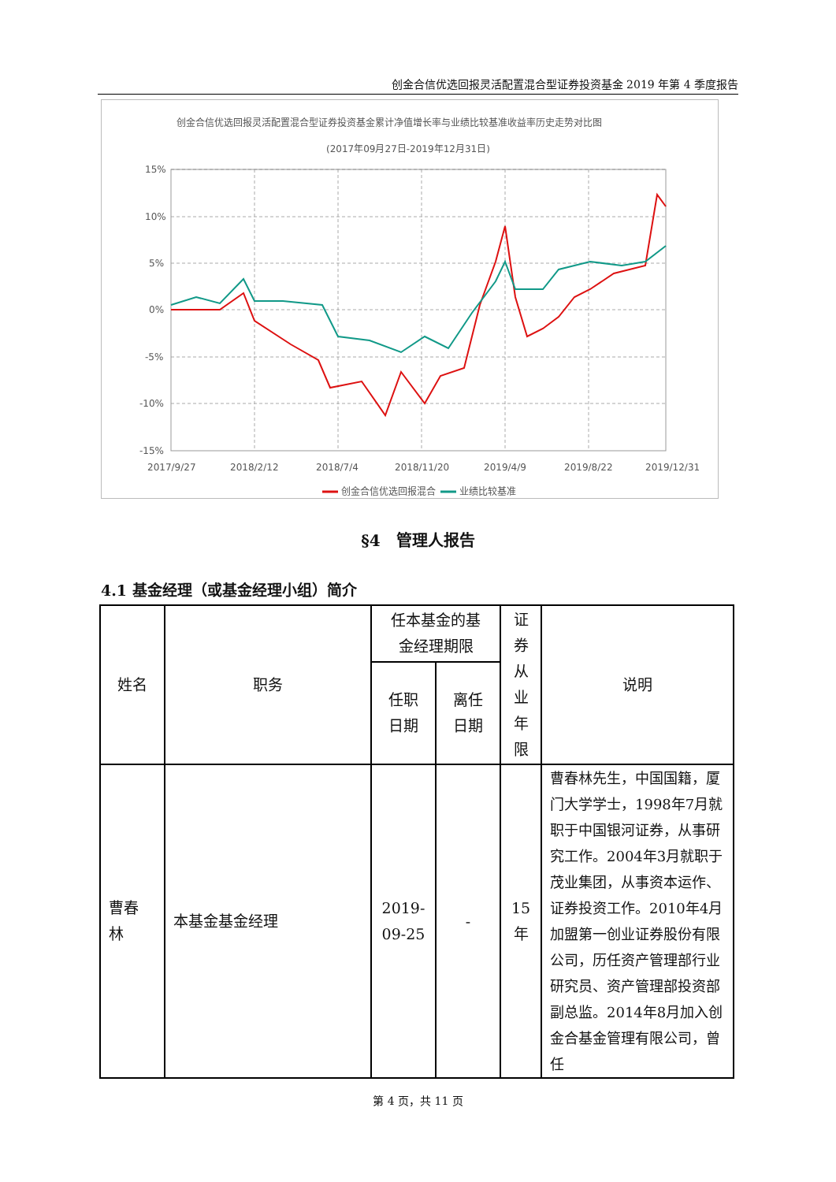创金合信优选回报灵活配置混合型证券投资基金 2019 年第 4 季度报告
创金合信优选回报灵活配置混合型证券投资基金累计净值增长率与业绩比较基准收益率历史走势对比图
(2017年09月27日-2019年12月31日)
15%
10%
5%
0%
-5%
-10%
-15%
2017/9/27
2018/2/12
2018/7/4
2018/11/20
2019/4/9
2019/8/22
2019/12/31
创金合信优选回报混合
业绩比较基准
§4　管理人报告
4.1 基金经理（或基金经理小组）简介
| 姓名 | 职务 | 任本基金的基 金经理期限 | | 证 券 从 业 年 限 | 说明 |
| --- | --- | --- | --- | --- | --- |
| | | 任职 日期 | 离任 日期 | | |
| 曹春 林 | 本基金基金经理 | 2019- 09-25 | - | 15 年 | 曹春林先生，中国国籍，厦门大学学士，1998年7月就职于中国银河证券，从事研究工作。2004年3月就职于茂业集团，从事资本运作、证券投资工作。2010年4月加盟第一创业证券股份有限公司，历任资产管理部行业研究员、资产管理部投资部副总监。2014年8月加入创金合基金管理有限公司，曾任 |
第 4 页，共 11 页